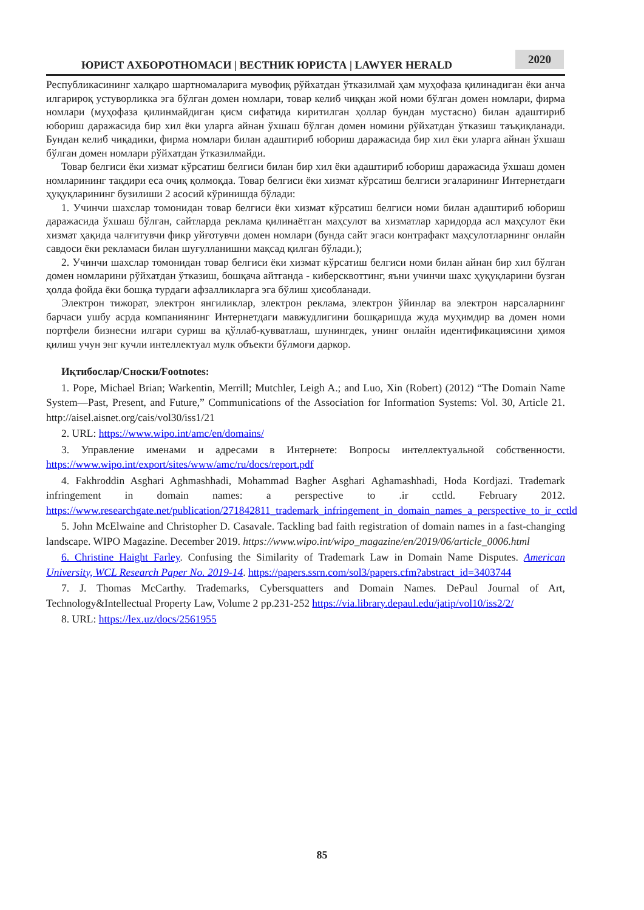ЮРИСТ АХБОРОТНОМАСИ | ВЕСТНИК ЮРИСТА | LAWYER HERALD
2020
Республикасининг халқаро шартномаларига мувофиқ рўйхатдан ўтказилмай ҳам муҳофаза қилинадиган ёки анча илгарироқ устуворликка эга бўлган домен номлари, товар келиб чиққан жой номи бўлган домен номлари, фирма номлари (муҳофаза қилинмайдиган қисм сифатида киритилган ҳоллар бундан мустасно) билан адаштириб юбориш даражасида бир хил ёки уларга айнан ўхшаш бўлган домен номини рўйхатдан ўтказиш таъқиқланади. Бундан келиб чиқадики, фирма номлари билан адаштириб юбориш даражасида бир хил ёки уларга айнан ўхшаш бўлган домен номлари рўйхатдан ўтказилмайди.
Товар белгиси ёки хизмат кўрсатиш белгиси билан бир хил ёки адаштириб юбориш даражасида ўхшаш домен номларининг тақдири еса очиқ қолмоқда. Товар белгиси ёки хизмат кўрсатиш белгиси эгаларининг Интернетдаги ҳуқуқларининг бузилиши 2 асосий кўринишда бўлади:
1. Учинчи шахслар томонидан товар белгиси ёки хизмат кўрсатиш белгиси номи билан адаштириб юбориш даражасида ўхшаш бўлган, сайтларда реклама қилинаётган маҳсулот ва хизматлар харидорда асл маҳсулот ёки хизмат ҳақида чалғитувчи фикр уйғотувчи домен номлари (бунда сайт эгаси контрафакт маҳсулотларнинг онлайн савдоси ёки рекламаси билан шуғулланишни мақсад қилган бўлади.);
2. Учинчи шахслар томонидан товар белгиси ёки хизмат кўрсатиш белгиси номи билан айнан бир хил бўлган домен номларини рўйхатдан ўтказиш, бошқача айтганда - киберсквоттинг, яъни учинчи шахс ҳуқуқларини бузган ҳолда фойда ёки бошқа турдаги афзалликларга эга бўлиш ҳисобланади.
Электрон тижорат, электрон янгиликлар, электрон реклама, электрон ўйинлар ва электрон нарсаларнинг барчаси ушбу асрда компаниянинг Интернетдаги мавжудлигини бошқаришда жуда муҳимдир ва домен номи портфели бизнесни илгари суриш ва қўллаб-қувватлаш, шунингдек, унинг онлайн идентификациясини ҳимоя қилиш учун энг кучли интеллектуал мулк объекти бўлмоғи даркор.
Иқтибослар/Сноски/Footnotes:
1. Pope, Michael Brian; Warkentin, Merrill; Mutchler, Leigh A.; and Luo, Xin (Robert) (2012) “The Domain Name System—Past, Present, and Future,” Communications of the Association for Information Systems: Vol. 30, Article 21. http://aisel.aisnet.org/cais/vol30/iss1/21
2. URL: https://www.wipo.int/amc/en/domains/
3. Управление именами и адресами в Интернете: Вопросы интеллектуальной собственности. https://www.wipo.int/export/sites/www/amc/ru/docs/report.pdf
4. Fakhroddin Asghari Aghmashhadi, Mohammad Bagher Asghari Aghamashhadi, Hoda Kordjazi. Trademark infringement in domain names: a perspective to .ir cctld. February 2012. https://www.researchgate.net/publication/271842811_trademark_infringement_in_domain_names_a_perspective_to_ir_cctld
5. John McElwaine and Christopher D. Casavale. Tackling bad faith registration of domain names in a fast-changing landscape. WIPO Magazine. December 2019. https://www.wipo.int/wipo_magazine/en/2019/06/article_0006.html
6. Christine Haight Farley. Confusing the Similarity of Trademark Law in Domain Name Disputes. American University, WCL Research Paper No. 2019-14. https://papers.ssrn.com/sol3/papers.cfm?abstract_id=3403744
7. J. Thomas McCarthy. Trademarks, Cybersquatters and Domain Names. DePaul Journal of Art, Technology&Intellectual Property Law, Volume 2 pp.231-252 https://via.library.depaul.edu/jatip/vol10/iss2/2/
8. URL: https://lex.uz/docs/2561955
85